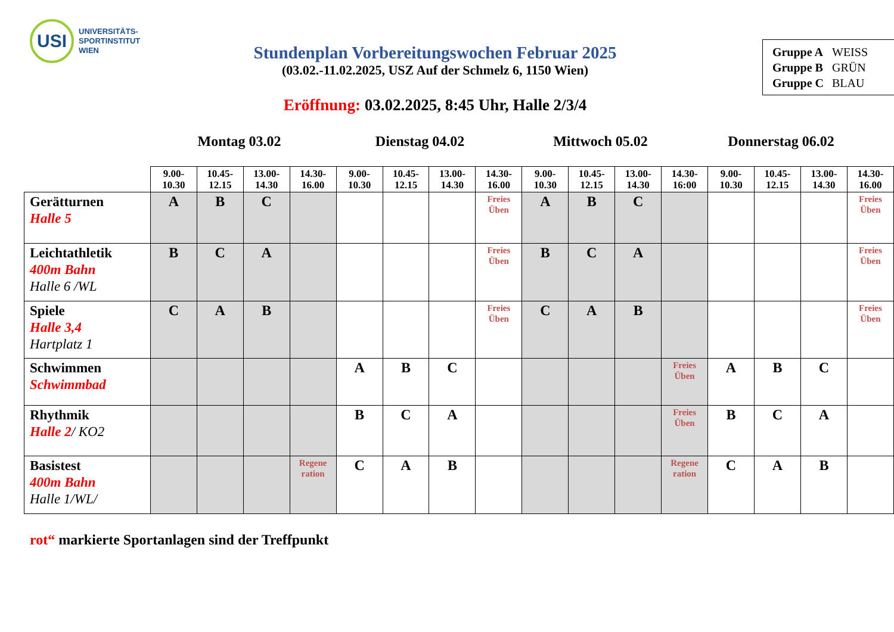USI
UNIVERSITÄTS-
SPORTINSTITUT
WIEN
| Gruppe A | WEISS |
| Gruppe B | GRÜN |
| Gruppe C | BLAU |
Stundenplan Vorbereitungswochen Februar 2025
(03.02.-11.02.2025, USZ Auf der Schmelz 6, 1150 Wien)
Eröffnung: 03.02.2025, 8:45 Uhr, Halle 2/3/4
Montag 03.02 Dienstag 04.02 Mittwoch 05.02 Donnerstag 06.02
| | 9.00- 10.30 | 10.45- 12.15 | 13.00- 14.30 | 14.30- 16.00 | 9.00- 10.30 | 10.45- 12.15 | 13.00- 14.30 | 14.30- 16.00 | 9.00- 10.30 | 10.45- 12.15 | 13.00- 14.30 | 14.30- 16:00 | 9.00- 10.30 | 10.45- 12.15 | 13.00- 14.30 | 14.30- 16.00 |
| Gerätturnen Halle 5 | A | B | C | | | | | Freies Üben | A | B | C | | | | | Freies Üben |
| Leichtathletik 400m Bahn Halle 6 /WL | B | C | A | | | | | Freies Üben | B | C | A | | | | | Freies Üben |
| Spiele Halle 3,4 Hartplatz 1 | C | A | B | | | | | Freies Üben | C | A | B | | | | | Freies Üben |
| Schwimmen Schwimmbad | | | | | A | B | C | | | | | Freies Üben | A | B | C | |
| Rhythmik Halle 2 / KO2 | | | | | B | C | A | | | | | Freies Üben | B | C | A | |
| Basistest 400m Bahn Halle 1/WL/ | | | | Regene ration | C | A | B | | | | | Regene ration | C | A | B | |
rot“ markierte Sportanlagen sind der Treffpunkt